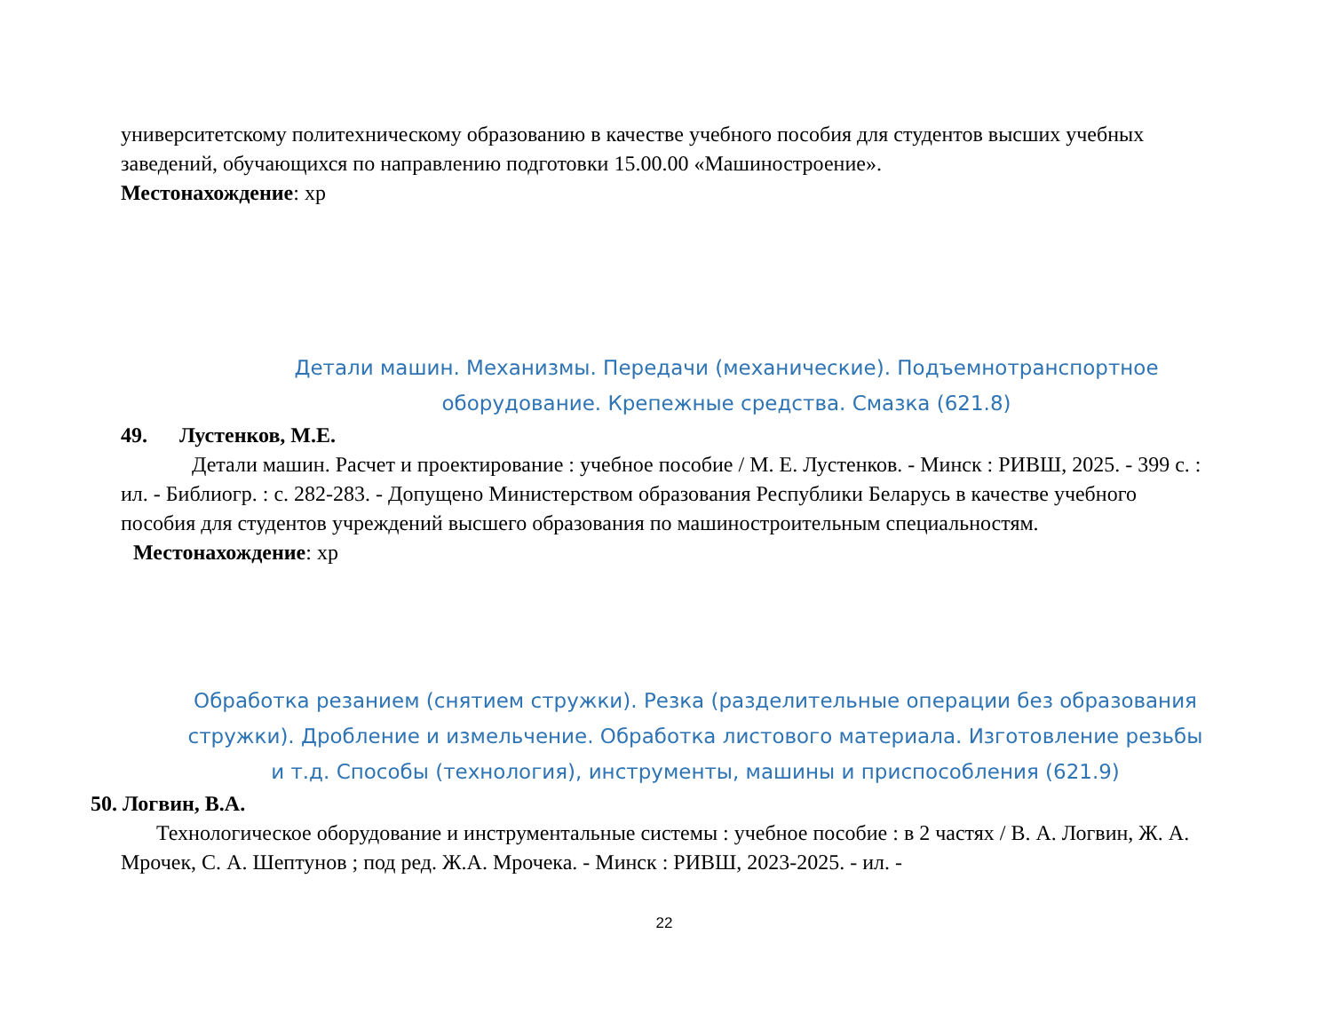университетскому политехническому образованию в качестве учебного пособия для студентов высших учебных заведений, обучающихся по направлению подготовки 15.00.00 «Машиностроение».
Местонахождение: хр
Детали машин. Механизмы. Передачи (механические). Подъемнотранспортное оборудование. Крепежные средства. Смазка (621.8)
49. Лустенков, М.Е.
Детали машин. Расчет и проектирование : учебное пособие / М. Е. Лустенков. - Минск : РИВШ, 2025. - 399 с. : ил. - Библиогр. : с. 282-283. - Допущено Министерством образования Республики Беларусь в качестве учебного пособия для студентов учреждений высшего образования по машиностроительным специальностям.
Местонахождение: хр
Обработка резанием (снятием стружки). Резка (разделительные операции без образования стружки). Дробление и измельчение. Обработка листового материала. Изготовление резьбы и т.д. Способы (технология), инструменты, машины и приспособления (621.9)
50. Логвин, В.А.
Технологическое оборудование и инструментальные системы : учебное пособие : в 2 частях / В. А. Логвин, Ж. А. Мрочек, С. А. Шептунов ; под ред. Ж.А. Мрочека. - Минск : РИВШ, 2023-2025. - ил. -
22